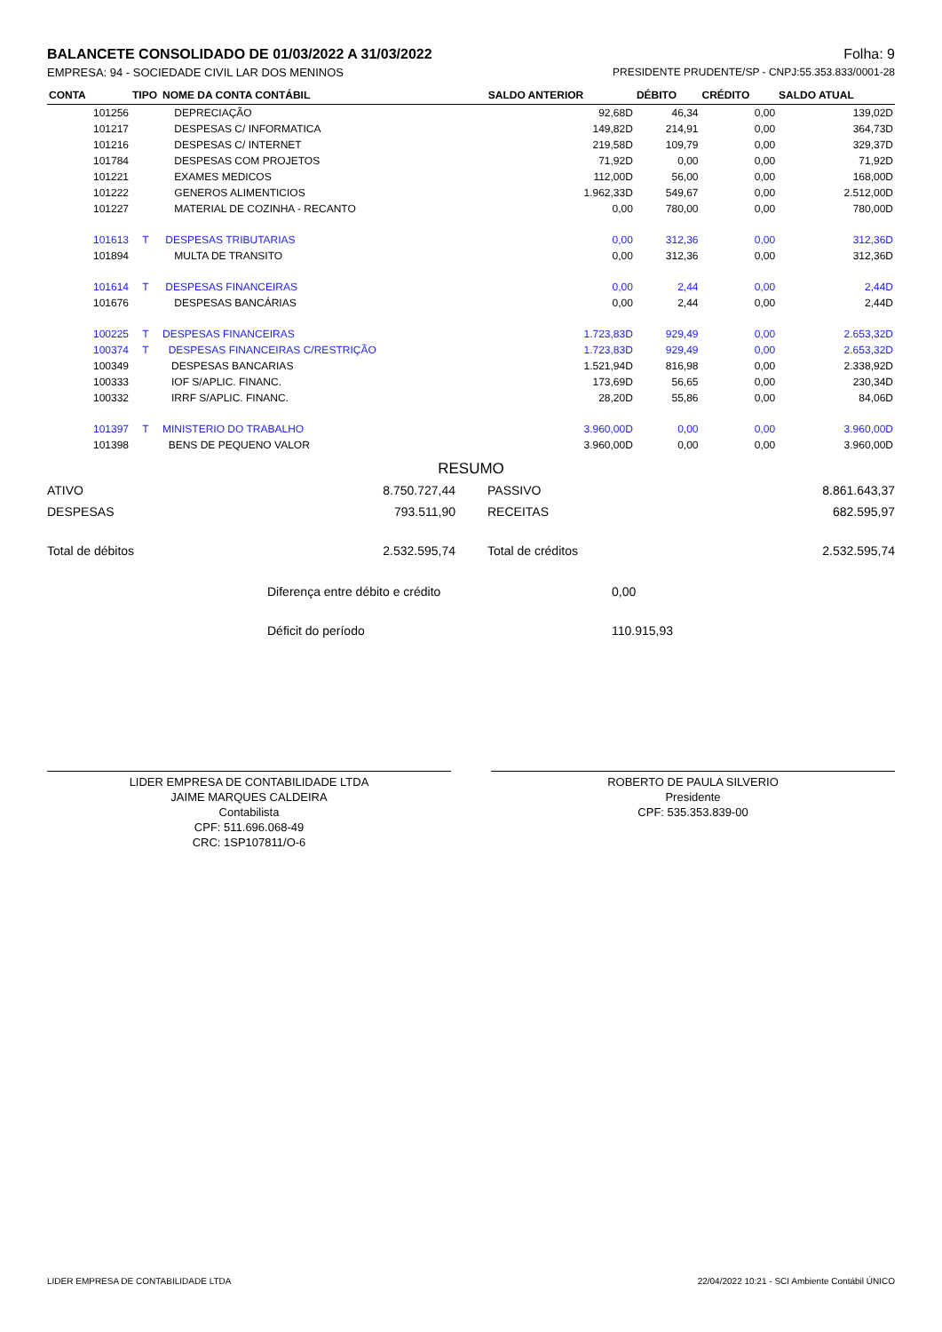BALANCETE CONSOLIDADO DE 01/03/2022 A 31/03/2022 Folha: 9
EMPRESA: 94 - SOCIEDADE CIVIL LAR DOS MENINOS PRESIDENTE PRUDENTE/SP - CNPJ:55.353.833/0001-28
| CONTA | TIPO | NOME DA CONTA CONTÁBIL | SALDO ANTERIOR | DÉBITO | CRÉDITO | SALDO ATUAL |
| --- | --- | --- | --- | --- | --- | --- |
| 101256 | | DEPRECIAÇÃO | 92,68D | 46,34 | 0,00 | 139,02D |
| 101217 | | DESPESAS C/ INFORMATICA | 149,82D | 214,91 | 0,00 | 364,73D |
| 101216 | | DESPESAS C/ INTERNET | 219,58D | 109,79 | 0,00 | 329,37D |
| 101784 | | DESPESAS COM PROJETOS | 71,92D | 0,00 | 0,00 | 71,92D |
| 101221 | | EXAMES MEDICOS | 112,00D | 56,00 | 0,00 | 168,00D |
| 101222 | | GENEROS ALIMENTICIOS | 1.962,33D | 549,67 | 0,00 | 2.512,00D |
| 101227 | | MATERIAL DE COZINHA - RECANTO | 0,00 | 780,00 | 0,00 | 780,00D |
| 101613 | T | DESPESAS TRIBUTARIAS | 0,00 | 312,36 | 0,00 | 312,36D |
| 101894 | | MULTA DE TRANSITO | 0,00 | 312,36 | 0,00 | 312,36D |
| 101614 | T | DESPESAS FINANCEIRAS | 0,00 | 2,44 | 0,00 | 2,44D |
| 101676 | | DESPESAS BANCÁRIAS | 0,00 | 2,44 | 0,00 | 2,44D |
| 100225 | T | DESPESAS FINANCEIRAS | 1.723,83D | 929,49 | 0,00 | 2.653,32D |
| 100374 | T | DESPESAS FINANCEIRAS C/RESTRIÇÃO | 1.723,83D | 929,49 | 0,00 | 2.653,32D |
| 100349 | | DESPESAS BANCARIAS | 1.521,94D | 816,98 | 0,00 | 2.338,92D |
| 100333 | | IOF S/APLIC. FINANC. | 173,69D | 56,65 | 0,00 | 230,34D |
| 100332 | | IRRF S/APLIC. FINANC. | 28,20D | 55,86 | 0,00 | 84,06D |
| 101397 | T | MINISTERIO DO TRABALHO | 3.960,00D | 0,00 | 0,00 | 3.960,00D |
| 101398 | | BENS DE PEQUENO VALOR | 3.960,00D | 0,00 | 0,00 | 3.960,00D |
RESUMO
| ATIVO | 8.750.727,44 | PASSIVO | 8.861.643,37 |
| DESPESAS | 793.511,90 | RECEITAS | 682.595,97 |
| Total de débitos | 2.532.595,74 | Total de créditos | 2.532.595,74 |
Diferença entre débito e crédito 0,00
Déficit do período 110.915,93
LIDER EMPRESA DE CONTABILIDADE LTDA
JAIME MARQUES CALDEIRA
Contabilista
CPF: 511.696.068-49
CRC: 1SP107811/O-6
ROBERTO DE PAULA SILVERIO
Presidente
CPF: 535.353.839-00
LIDER EMPRESA DE CONTABILIDADE LTDA 22/04/2022 10:21 - SCI Ambiente Contábil ÚNICO